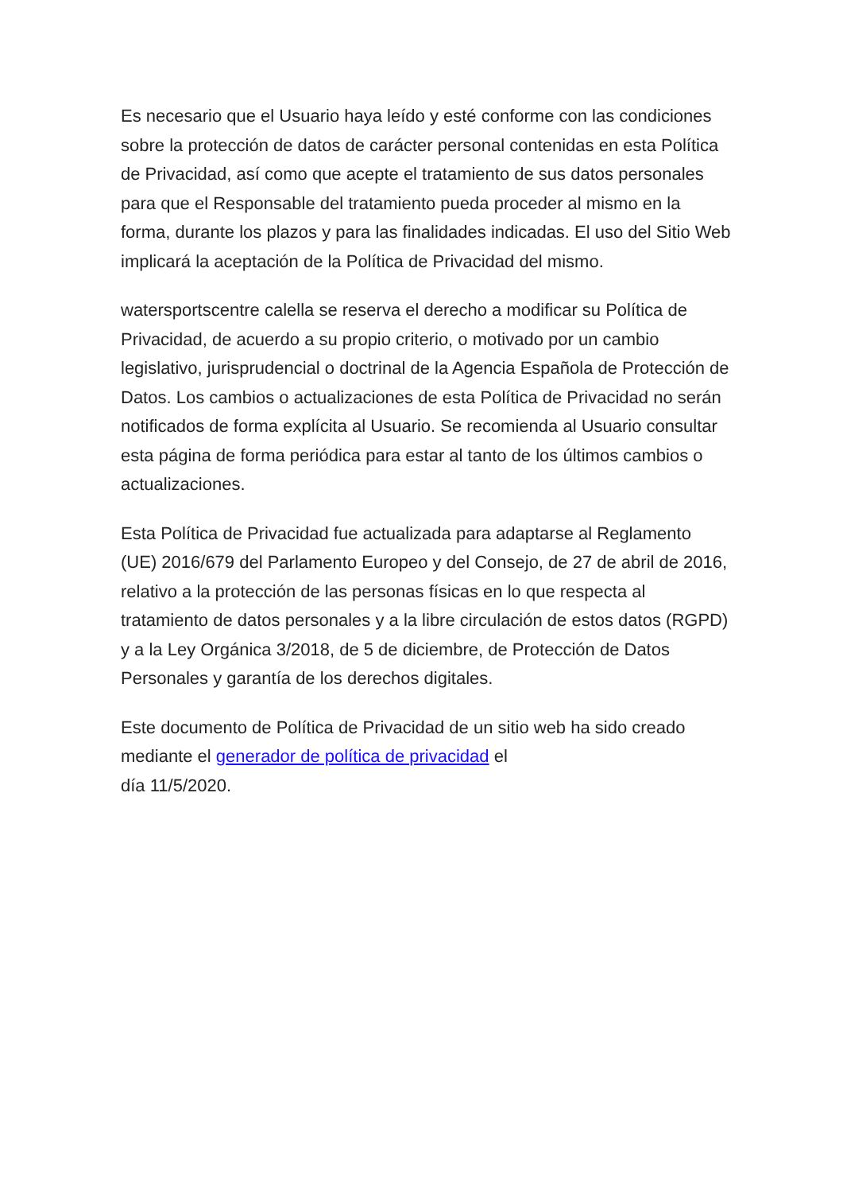Es necesario que el Usuario haya leído y esté conforme con las condiciones sobre la protección de datos de carácter personal contenidas en esta Política de Privacidad, así como que acepte el tratamiento de sus datos personales para que el Responsable del tratamiento pueda proceder al mismo en la forma, durante los plazos y para las finalidades indicadas. El uso del Sitio Web implicará la aceptación de la Política de Privacidad del mismo.
watersportscentre calella se reserva el derecho a modificar su Política de Privacidad, de acuerdo a su propio criterio, o motivado por un cambio legislativo, jurisprudencial o doctrinal de la Agencia Española de Protección de Datos. Los cambios o actualizaciones de esta Política de Privacidad no serán notificados de forma explícita al Usuario. Se recomienda al Usuario consultar esta página de forma periódica para estar al tanto de los últimos cambios o actualizaciones.
Esta Política de Privacidad fue actualizada para adaptarse al Reglamento (UE) 2016/679 del Parlamento Europeo y del Consejo, de 27 de abril de 2016, relativo a la protección de las personas físicas en lo que respecta al tratamiento de datos personales y a la libre circulación de estos datos (RGPD) y a la Ley Orgánica 3/2018, de 5 de diciembre, de Protección de Datos Personales y garantía de los derechos digitales.
Este documento de Política de Privacidad de un sitio web ha sido creado mediante el generador de política de privacidad el
día 11/5/2020.